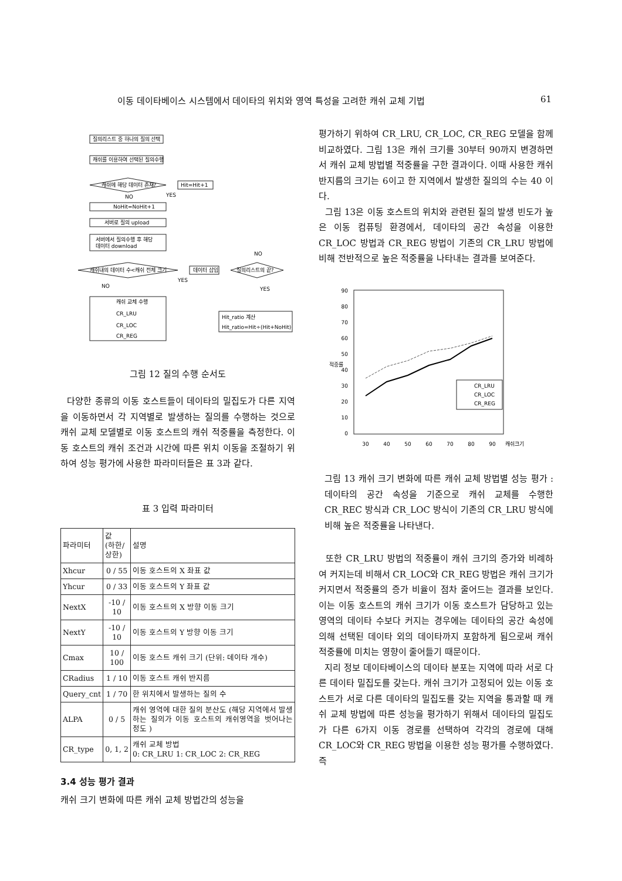이동 데이타베이스 시스템에서 데이타의 위치와 영역 특성을 고려한 캐쉬 교체 기법 61
질의리스트 중 하나의 질의 선택
캐쉬를 이용하여 선택된 질의수행
캐쉬에 해당 데이터 존재?
Hit=Hit+1
NoHit=NoHit+1
서버로 질의 upload
서버에서 질의수행 후 해당
데이터 download
캐쉬내의 데이터 수<캐쉬 전체 크기
데이터 삽입
질의리스트의 끝?
캐쉬 교체 수행
CR_LRU
CR_LOC
CR_REG
Hit_ratio 계산
Hit_ratio=Hit÷(Hit+NoHit)
NO
YES
NO
YES
NO
YES
그림 12 질의 수행 순서도
다양한 종류의 이동 호스트들이 데이타의 밀집도가 다른 지역을 이동하면서 각 지역별로 발생하는 질의를 수행하는 것으로 캐쉬 교체 모델별로 이동 호스트의 캐쉬 적중률을 측정한다. 이동 호스트의 캐쉬 조건과 시간에 따른 위치 이동을 조절하기 위하여 성능 평가에 사용한 파라미터들은 표 3과 같다.
표 3 입력 파라미터
| 파라미터 | 값 (하한/상한) | 설명 |
| --- | --- | --- |
| Xhcur | 0 / 55 | 이동 호스트의 X 좌표 값 |
| Yhcur | 0 / 33 | 이동 호스트의 Y 좌표 값 |
| NextX | -10 / 10 | 이동 호스트의 X 방향 이동 크기 |
| NextY | -10 / 10 | 이동 호스트의 Y 방향 이동 크기 |
| Cmax | 10 / 100 | 이동 호스트 캐쉬 크기 (단위: 데이타 개수) |
| CRadius | 1 / 10 | 이동 호스트 캐쉬 반지름 |
| Query_cnt | 1 / 70 | 한 위치에서 발생하는 질의 수 |
| ALPA | 0 / 5 | 캐쉬 영역에 대한 질의 분산도 (해당 지역에서 발생하는 질의가 이동 호스트의 캐쉬영역을 벗어나는 정도 ) |
| CR_type | 0, 1, 2 | 캐쉬 교체 방법 0: CR_LRU 1: CR_LOC 2: CR_REG |
3.4 성능 평가 결과
캐쉬 크기 변화에 따른 캐쉬 교체 방법간의 성능을
평가하기 위하여 CR_LRU, CR_LOC, CR_REG 모델을 함께 비교하였다. 그림 13은 캐쉬 크기를 30부터 90까지 변경하면서 캐쉬 교체 방법별 적중률을 구한 결과이다. 이때 사용한 캐쉬 반지름의 크기는 6이고 한 지역에서 발생한 질의의 수는 40 이다.
그림 13은 이동 호스트의 위치와 관련된 질의 발생 빈도가 높은 이동 컴퓨팅 환경에서, 데이타의 공간 속성을 이용한 CR_LOC 방법과 CR_REG 방법이 기존의 CR_LRU 방법에 비해 전반적으로 높은 적중률을 나타내는 결과를 보여준다.
90
80
70
60
50
40
30
20
10
0
적중률
30
40
50
60
70
80
90
캐쉬크기
CR_LRU
CR_LOC
CR_REG
그림 13 캐쉬 크기 변화에 따른 캐쉬 교체 방법별 성능 평가 : 데이타의 공간 속성을 기준으로 캐쉬 교체를 수행한 CR_REC 방식과 CR_LOC 방식이 기존의 CR_LRU 방식에 비해 높은 적중률을 나타낸다.
또한 CR_LRU 방법의 적중률이 캐쉬 크기의 증가와 비례하여 커지는데 비해서 CR_LOC와 CR_REG 방법은 캐쉬 크기가 커지면서 적중률의 증가 비율이 점차 줄어드는 결과를 보인다. 이는 이동 호스트의 캐쉬 크기가 이동 호스트가 담당하고 있는 영역의 데이타 수보다 커지는 경우에는 데이타의 공간 속성에 의해 선택된 데이타 외의 데이타까지 포함하게 됨으로써 캐쉬 적중률에 미치는 영향이 줄어들기 때문이다.
지리 정보 데이타베이스의 데이타 분포는 지역에 따라 서로 다른 데이타 밀집도를 갖는다. 캐쉬 크기가 고정되어 있는 이동 호스트가 서로 다른 데이타의 밀집도를 갖는 지역을 통과할 때 캐쉬 교체 방법에 따른 성능을 평가하기 위해서 데이타의 밀집도가 다른 6가지 이동 경로를 선택하여 각각의 경로에 대해 CR_LOC와 CR_REG 방법을 이용한 성능 평가를 수행하였다. 즉